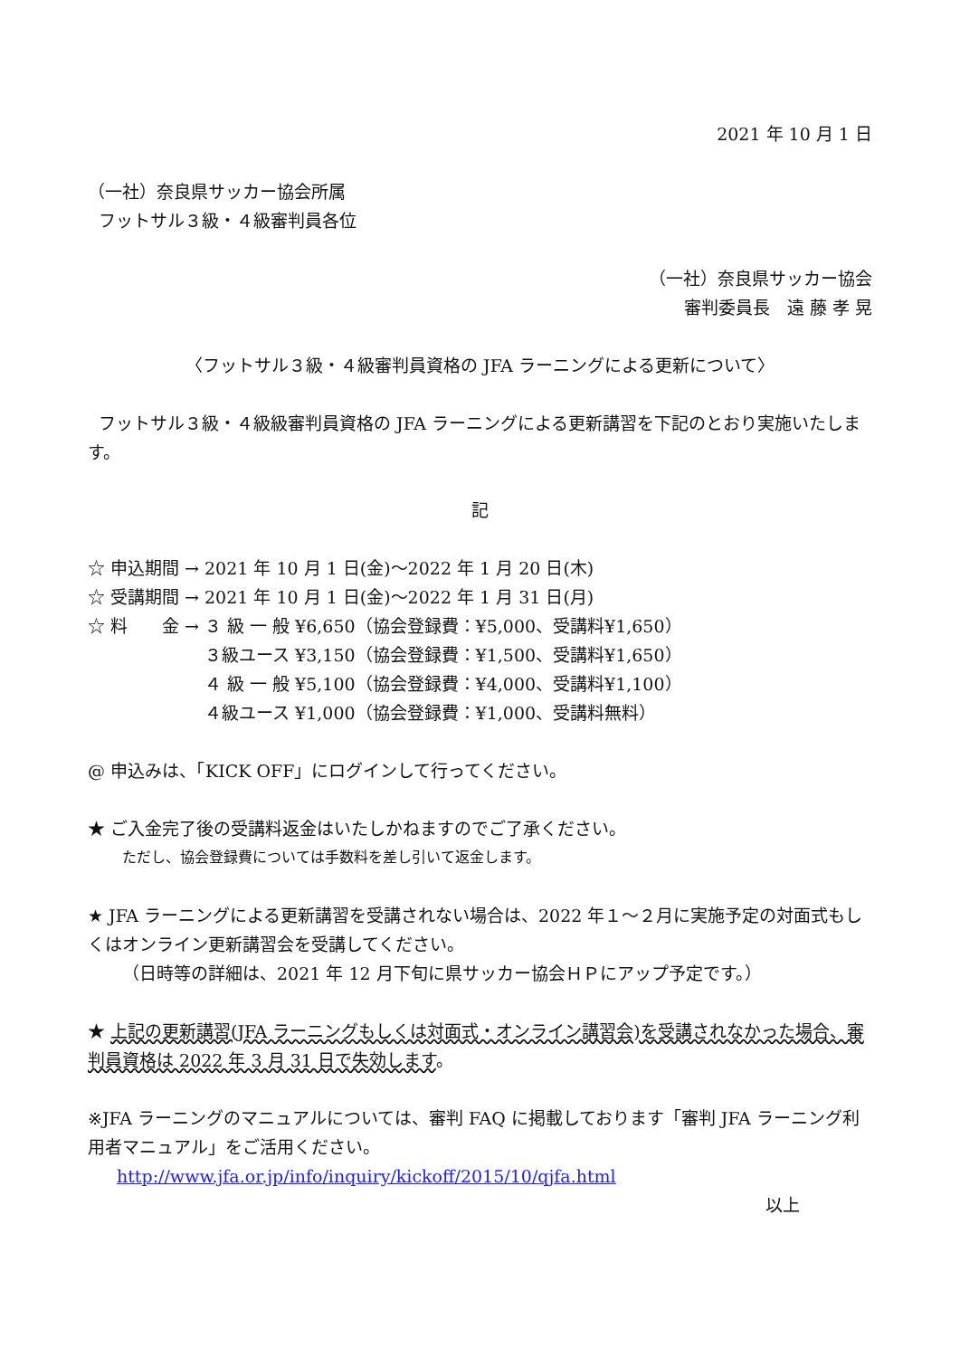2021 年 10 月 1 日
（一社）奈良県サッカー協会所属
フットサル３級・４級審判員各位
（一社）奈良県サッカー協会
審判委員長　遠 藤 孝 晃
〈フットサル３級・４級審判員資格の JFA ラーニングによる更新について〉
フットサル３級・４級級審判員資格の JFA ラーニングによる更新講習を下記のとおり実施いたします。
記
| ☆ 申込期間 | → | 2021 年 10 月 1 日(金)～2022 年 1 月 20 日(木) | |
| ☆ 受講期間 | → | 2021 年 10 月 1 日(金)～2022 年 1 月 31 日(月) | |
| ☆ 料 金 | → | ３ 級 一 般 | ¥6,650（協会登録費：¥5,000、受講料¥1,650） |
| | | ３級ユース | ¥3,150（協会登録費：¥1,500、受講料¥1,650） |
| | | ４ 級 一 般 | ¥5,100（協会登録費：¥4,000、受講料¥1,100） |
| | | ４級ユース | ¥1,000（協会登録費：¥1,000、受講料無料） |
@ 申込みは、「KICK OFF」にログインして行ってください。
★ ご入金完了後の受講料返金はいたしかねますのでご了承ください。
ただし、協会登録費については手数料を差し引いて返金します。
★ JFA ラーニングによる更新講習を受講されない場合は、2022 年１～２月に実施予定の対面式もしくはオンライン更新講習会を受講してください。
（日時等の詳細は、2021 年 12 月下旬に県サッカー協会ＨＰにアップ予定です。）
★ 上記の更新講習(JFA ラーニングもしくは対面式・オンライン講習会)を受講されなかった場合、審判員資格は 2022 年 3 月 31 日で失効します。
※JFA ラーニングのマニュアルについては、審判 FAQ に掲載しております「審判 JFA ラーニング利用者マニュアル」をご活用ください。
http://www.jfa.or.jp/info/inquiry/kickoff/2015/10/qjfa.html
以上